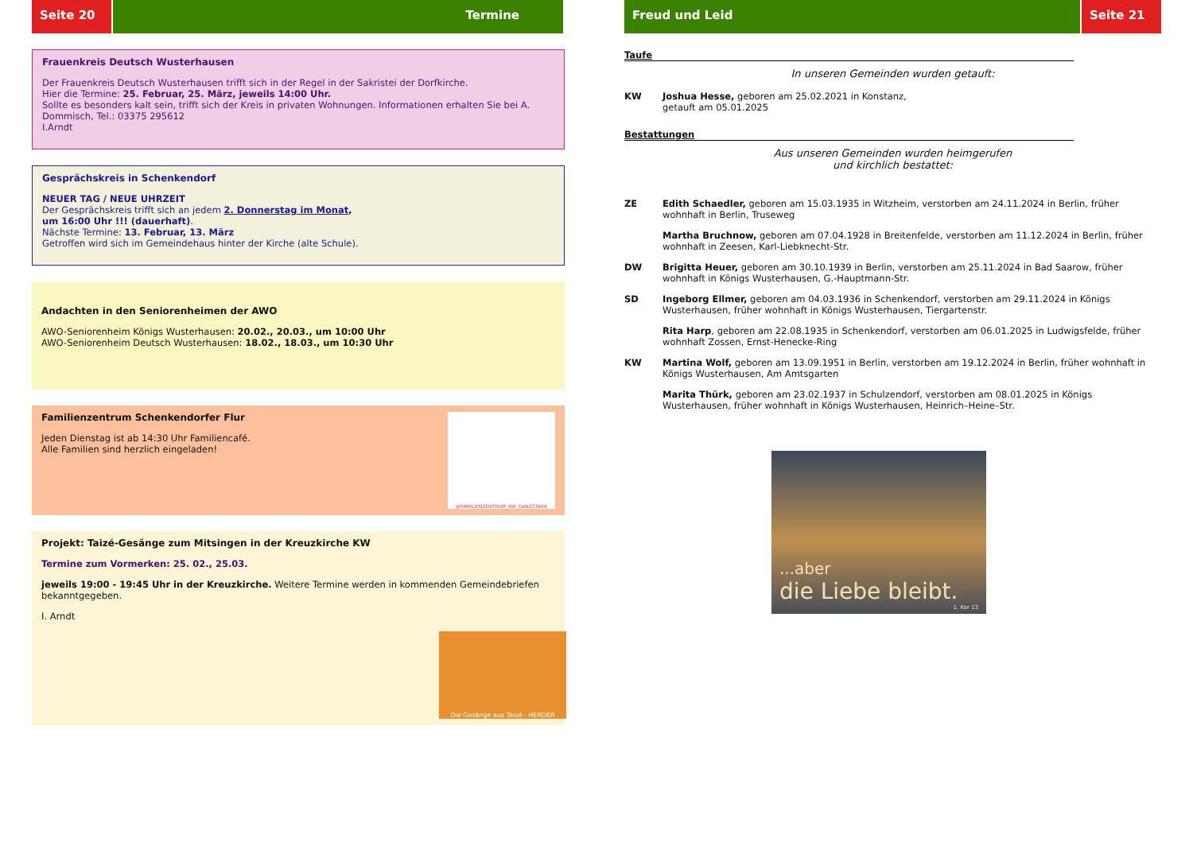Seite 20 Termine
Frauenkreis Deutsch Wusterhausen
Der Frauenkreis Deutsch Wusterhausen trifft sich in der Regel in der Sakristei der Dorfkirche.
Hier die Termine: 25. Februar, 25. März, jeweils 14:00 Uhr.
Sollte es besonders kalt sein, trifft sich der Kreis in privaten Wohnungen. Informationen erhalten Sie bei A. Dommisch, Tel.: 03375 295612
I.Arndt
Gesprächskreis in Schenkendorf
NEUER TAG / NEUE UHRZEIT
Der Gesprächskreis trifft sich an jedem 2. Donnerstag im Monat,
um 16:00 Uhr !!! (dauerhaft).
Nächste Termine: 13. Februar, 13. März
Getroffen wird sich im Gemeindehaus hinter der Kirche (alte Schule).
Andachten in den Seniorenheimen der AWO
AWO-Seniorenheim Königs Wusterhausen: 20.02., 20.03., um 10:00 Uhr
AWO-Seniorenheim Deutsch Wusterhausen: 18.02., 18.03., um 10:30 Uhr
Familienzentrum Schenkendorfer Flur
Jeden Dienstag ist ab 14:30 Uhr Familiencafé.
Alle Familien sind herzlich eingeladen!
@FAMILIENZENTRUM_KW_GANZSTARK
Projekt: Taizé-Gesänge zum Mitsingen in der Kreuzkirche KW
Termine zum Vormerken: 25. 02., 25.03.
jeweils 19:00 - 19:45 Uhr in der Kreuzkirche. Weitere Termine werden in kommenden Gemeindebriefen bekanntgegeben.
I. Arndt
Die Gesänge aus Taizé · HERDER
Freud und Leid Seite 21
Taufe
In unseren Gemeinden wurden getauft:
KW Joshua Hesse, geboren am 25.02.2021 in Konstanz,
getauft am 05.01.2025
Bestattungen
Aus unseren Gemeinden wurden heimgerufen
und kirchlich bestattet:
ZE Edith Schaedler, geboren am 15.03.1935 in Witzheim, verstorben am 24.11.2024 in Berlin, früher wohnhaft in Berlin, Truseweg
Martha Bruchnow, geboren am 07.04.1928 in Breitenfelde, verstorben am 11.12.2024 in Berlin, früher wohnhaft in Zeesen, Karl-Liebknecht-Str.
DW Brigitta Heuer, geboren am 30.10.1939 in Berlin, verstorben am 25.11.2024 in Bad Saarow, früher wohnhaft in Königs Wusterhausen, G.-Hauptmann-Str.
SD Ingeborg Ellmer, geboren am 04.03.1936 in Schenkendorf, verstorben am 29.11.2024 in Königs Wusterhausen, früher wohnhaft in Königs Wusterhausen, Tiergartenstr.
Rita Harp, geboren am 22.08.1935 in Schenkendorf, verstorben am 06.01.2025 in Ludwigsfelde, früher wohnhaft Zossen, Ernst-Henecke-Ring
KW Martina Wolf, geboren am 13.09.1951 in Berlin, verstorben am 19.12.2024 in Berlin, früher wohnhaft in Königs Wusterhausen, Am Amtsgarten
Marita Thürk, geboren am 23.02.1937 in Schulzendorf, verstorben am 08.01.2025 in Königs Wusterhausen, früher wohnhaft in Königs Wusterhausen, Heinrich–Heine–Str.
...aber
die Liebe bleibt.
1. Kor 13